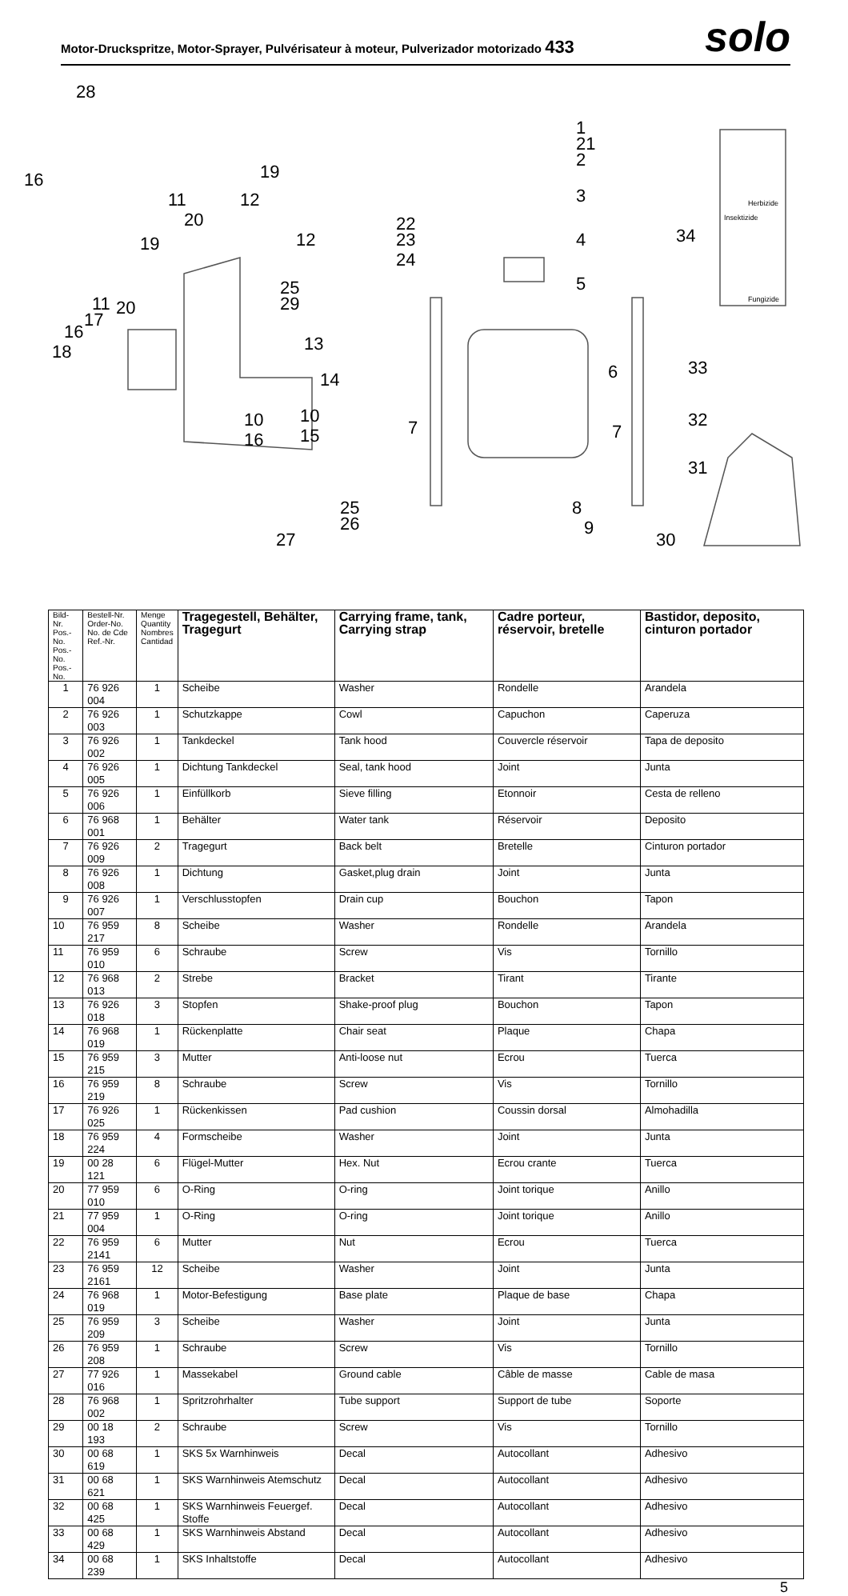Motor-Druckspritze, Motor-Sprayer, Pulvérisateur à moteur, Pulverizador motorizado 433
solo
28
16
19
12
11
20
19
12
22
23
24
25
29
13
14
11
20
17
16
18
10
10
16
15
25
26
27
1
21
2
3
4
5
6
7
7
8
9
34
33
32
31
30
Herbizide
Insektizide
Fungizide
| Bild-Nr. Pos.-No. Pos.-No. Pos.-No. | Bestell-Nr. Order-No. No. de Cde Ref.-Nr. | Menge Quantity Nombres Cantidad | Tragegestell, Behälter, Tragegurt | Carrying frame, tank, Carrying strap | Cadre porteur, réservoir, bretelle | Bastidor, deposito, cinturon portador |
| --- | --- | --- | --- | --- | --- | --- |
| 1 | 76 926 004 | 1 | Scheibe | Washer | Rondelle | Arandela |
| 2 | 76 926 003 | 1 | Schutzkappe | Cowl | Capuchon | Caperuza |
| 3 | 76 926 002 | 1 | Tankdeckel | Tank hood | Couvercle réservoir | Tapa de deposito |
| 4 | 76 926 005 | 1 | Dichtung Tankdeckel | Seal, tank hood | Joint | Junta |
| 5 | 76 926 006 | 1 | Einfüllkorb | Sieve filling | Etonnoir | Cesta de relleno |
| 6 | 76 968 001 | 1 | Behälter | Water tank | Réservoir | Deposito |
| 7 | 76 926 009 | 2 | Tragegurt | Back belt | Bretelle | Cinturon portador |
| 8 | 76 926 008 | 1 | Dichtung | Gasket,plug drain | Joint | Junta |
| 9 | 76 926 007 | 1 | Verschlusstopfen | Drain cup | Bouchon | Tapon |
| 10 | 76 959 217 | 8 | Scheibe | Washer | Rondelle | Arandela |
| 11 | 76 959 010 | 6 | Schraube | Screw | Vis | Tornillo |
| 12 | 76 968 013 | 2 | Strebe | Bracket | Tirant | Tirante |
| 13 | 76 926 018 | 3 | Stopfen | Shake-proof plug | Bouchon | Tapon |
| 14 | 76 968 019 | 1 | Rückenplatte | Chair seat | Plaque | Chapa |
| 15 | 76 959 215 | 3 | Mutter | Anti-loose nut | Ecrou | Tuerca |
| 16 | 76 959 219 | 8 | Schraube | Screw | Vis | Tornillo |
| 17 | 76 926 025 | 1 | Rückenkissen | Pad cushion | Coussin dorsal | Almohadilla |
| 18 | 76 959 224 | 4 | Formscheibe | Washer | Joint | Junta |
| 19 | 00 28 121 | 6 | Flügel-Mutter | Hex. Nut | Ecrou crante | Tuerca |
| 20 | 77 959 010 | 6 | O-Ring | O-ring | Joint torique | Anillo |
| 21 | 77 959 004 | 1 | O-Ring | O-ring | Joint torique | Anillo |
| 22 | 76 959 2141 | 6 | Mutter | Nut | Ecrou | Tuerca |
| 23 | 76 959 2161 | 12 | Scheibe | Washer | Joint | Junta |
| 24 | 76 968 019 | 1 | Motor-Befestigung | Base plate | Plaque de base | Chapa |
| 25 | 76 959 209 | 3 | Scheibe | Washer | Joint | Junta |
| 26 | 76 959 208 | 1 | Schraube | Screw | Vis | Tornillo |
| 27 | 77 926 016 | 1 | Massekabel | Ground cable | Câble de masse | Cable de masa |
| 28 | 76 968 002 | 1 | Spritzrohrhalter | Tube support | Support de tube | Soporte |
| 29 | 00 18 193 | 2 | Schraube | Screw | Vis | Tornillo |
| 30 | 00 68 619 | 1 | SKS 5x Warnhinweis | Decal | Autocollant | Adhesivo |
| 31 | 00 68 621 | 1 | SKS Warnhinweis Atemschutz | Decal | Autocollant | Adhesivo |
| 32 | 00 68 425 | 1 | SKS Warnhinweis Feuergef. Stoffe | Decal | Autocollant | Adhesivo |
| 33 | 00 68 429 | 1 | SKS Warnhinweis Abstand | Decal | Autocollant | Adhesivo |
| 34 | 00 68 239 | 1 | SKS Inhaltstoffe | Decal | Autocollant | Adhesivo |
5